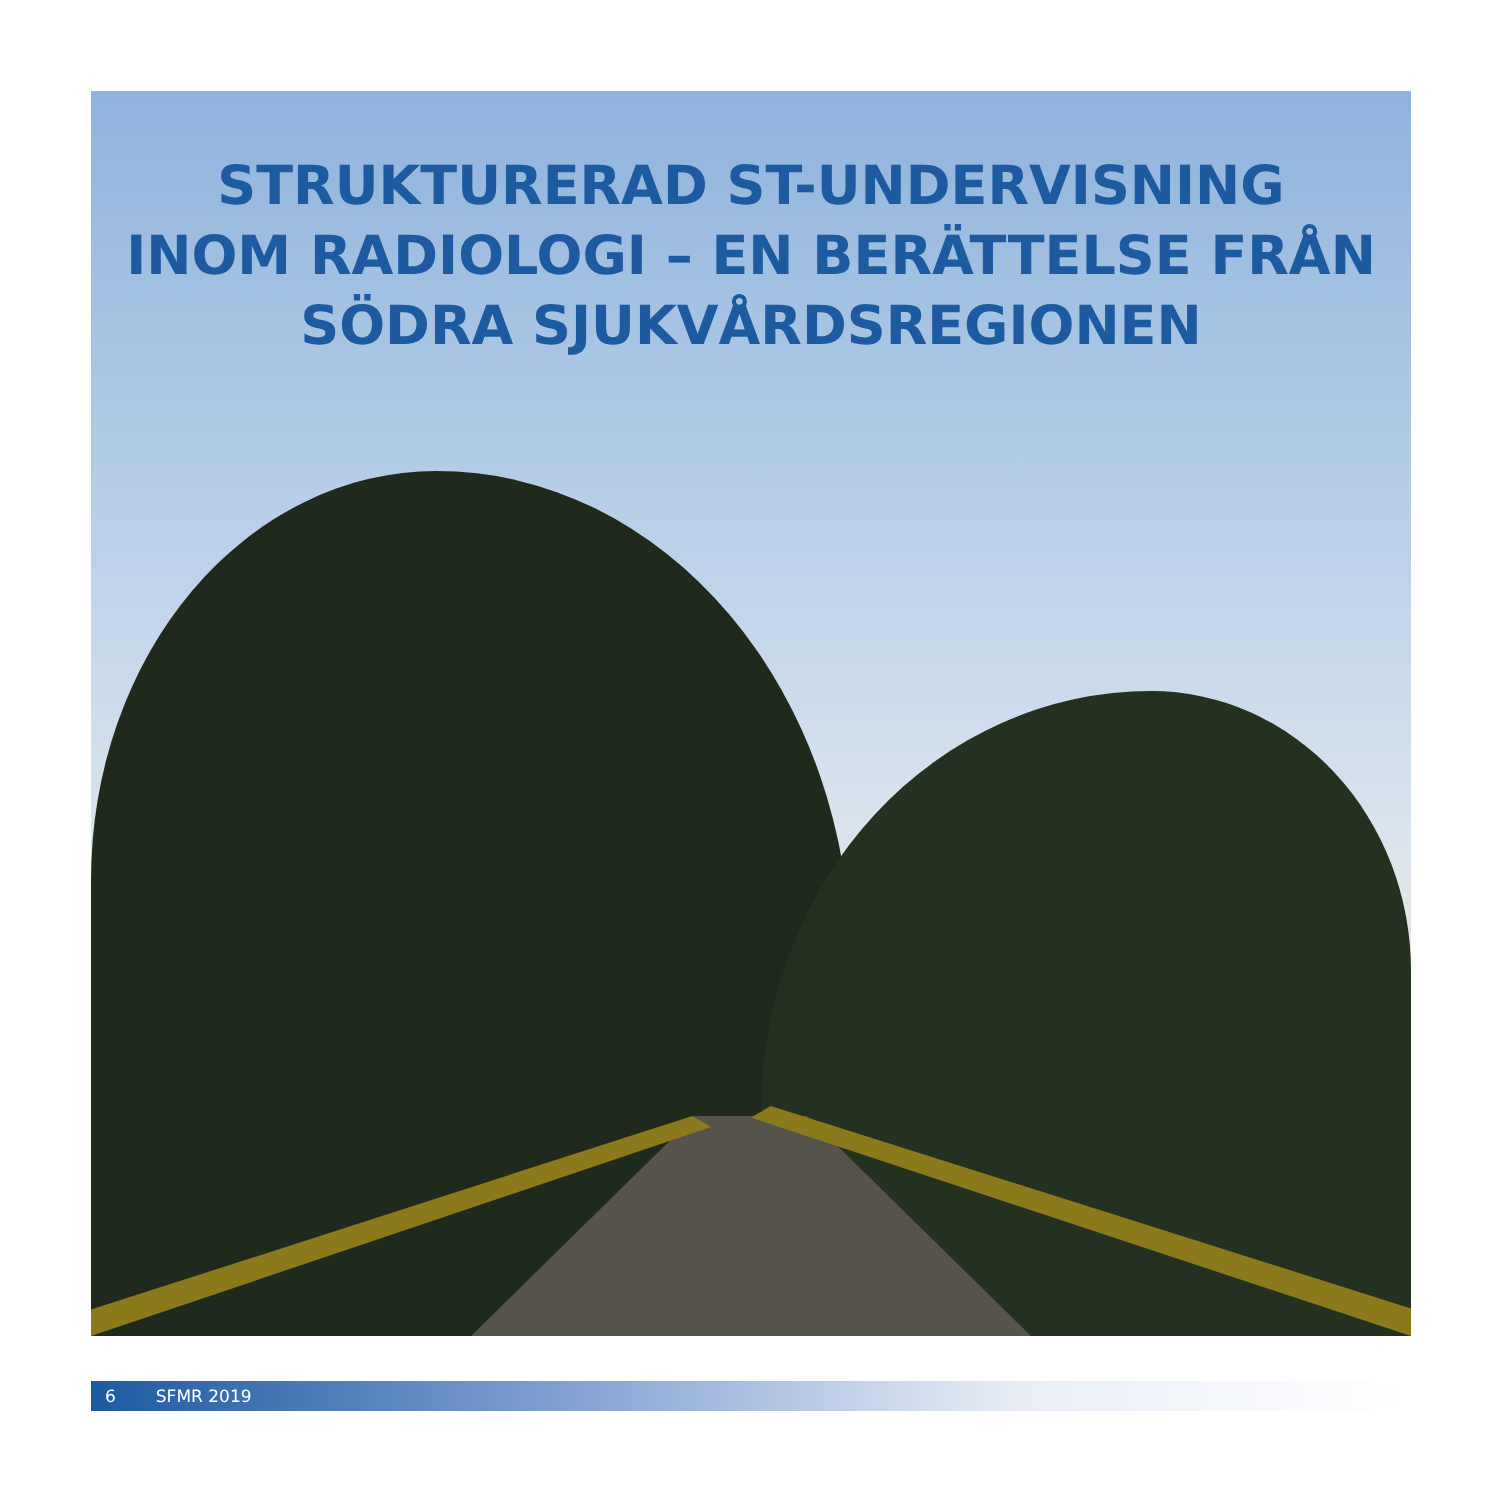STRUKTURERAD ST-UNDERVISNING
INOM RADIOLOGI – EN BERÄTTELSE FRÅN
SÖDRA SJUKVÅRDSREGIONEN
6 SFMR 2019